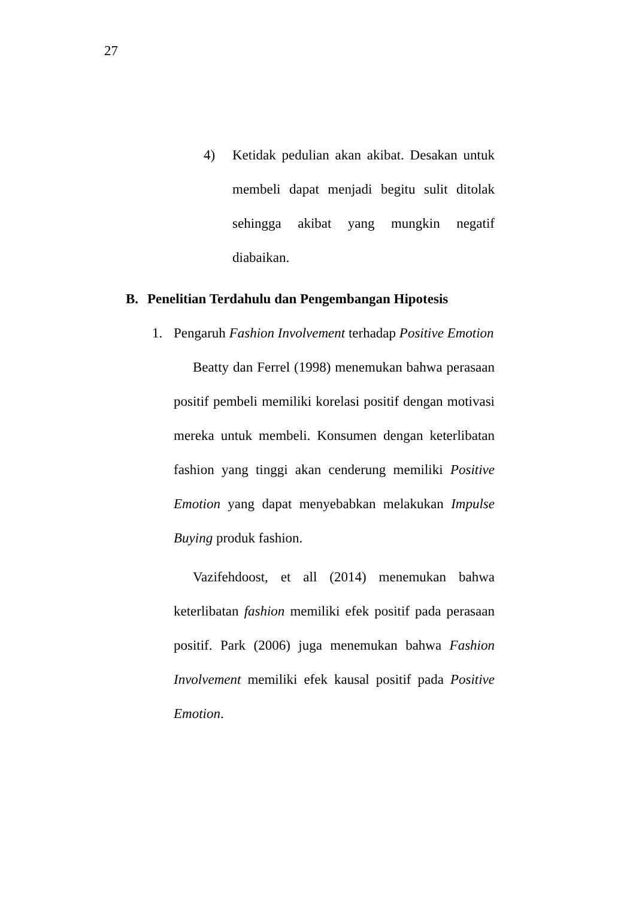27
4) Ketidak pedulian akan akibat. Desakan untuk membeli dapat menjadi begitu sulit ditolak sehingga akibat yang mungkin negatif diabaikan.
B. Penelitian Terdahulu dan Pengembangan Hipotesis
1. Pengaruh Fashion Involvement terhadap Positive Emotion
Beatty dan Ferrel (1998) menemukan bahwa perasaan positif pembeli memiliki korelasi positif dengan motivasi mereka untuk membeli. Konsumen dengan keterlibatan fashion yang tinggi akan cenderung memiliki Positive Emotion yang dapat menyebabkan melakukan Impulse Buying produk fashion.
Vazifehdoost, et all (2014) menemukan bahwa keterlibatan fashion memiliki efek positif pada perasaan positif. Park (2006) juga menemukan bahwa Fashion Involvement memiliki efek kausal positif pada Positive Emotion.